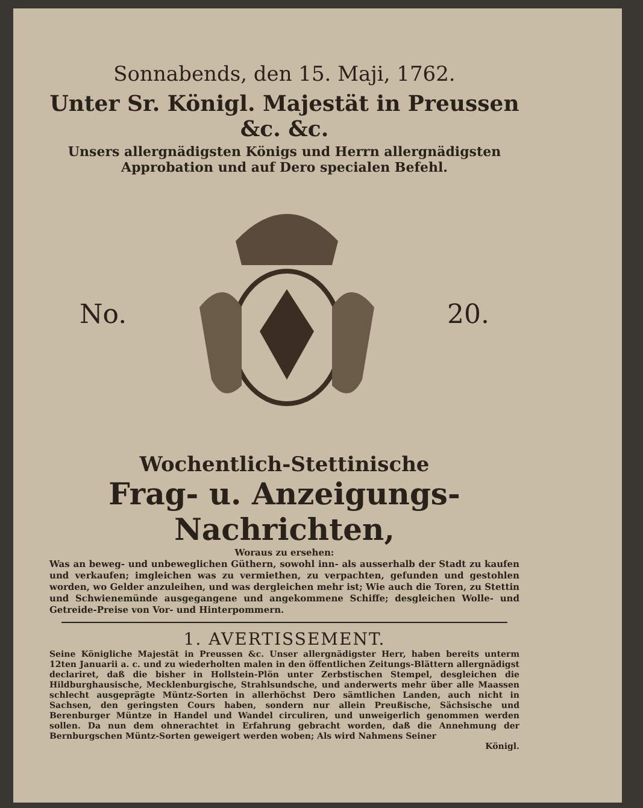Sonnabends, den 15. Maji, 1762.
Unter Sr. Königl. Majestät in Preussen &c. &c.
Unsers allergnädigsten Königs und Herrn allergnädigsten
Approbation und auf Dero specialen Befehl.
No. 20.
Wochentlich-Stettinische
Frag- u. Anzeigungs-Nachrichten,
Woraus zu ersehen:
Was an beweg- und unbeweglichen Güthern, sowohl inn- als ausserhalb der Stadt zu kaufen und verkaufen; imgleichen was zu vermiethen, zu verpachten, gefunden und gestohlen worden, wo Gelder anzuleihen, und was dergleichen mehr ist; Wie auch die Toren, zu Stettin und Schwienemünde ausgegangene und angekommene Schiffe; desgleichen Wolle- und Getreide-Preise von Vor- und Hinterpommern.
1. AVERTISSEMENT.
Seine Königliche Majestät in Preussen &c. Unser allergnädigster Herr, haben bereits unterm 12ten Januarii a. c. und zu wiederholten malen in den öffentlichen Zeitungs-Blättern allergnädigst declariret, daß die bisher in Hollstein-Plön unter Zerbstischen Stempel, desgleichen die Hildburghausische, Mecklenburgische, Strahlsundsche, und anderwerts mehr über alle Maassen schlecht ausgeprägte Müntz-Sorten in allerhöchst Dero sämtlichen Landen, auch nicht in Sachsen, den geringsten Cours haben, sondern nur allein Preußische, Sächsische und Berenburger Müntze in Handel und Wandel circuliren, und unweigerlich genommen werden sollen. Da nun dem ohnerachtet in Erfahrung gebracht worden, daß die Annehmung der Bernburgschen Müntz-Sorten geweigert werden woben; Als wird Nahmens Seiner
Königl.